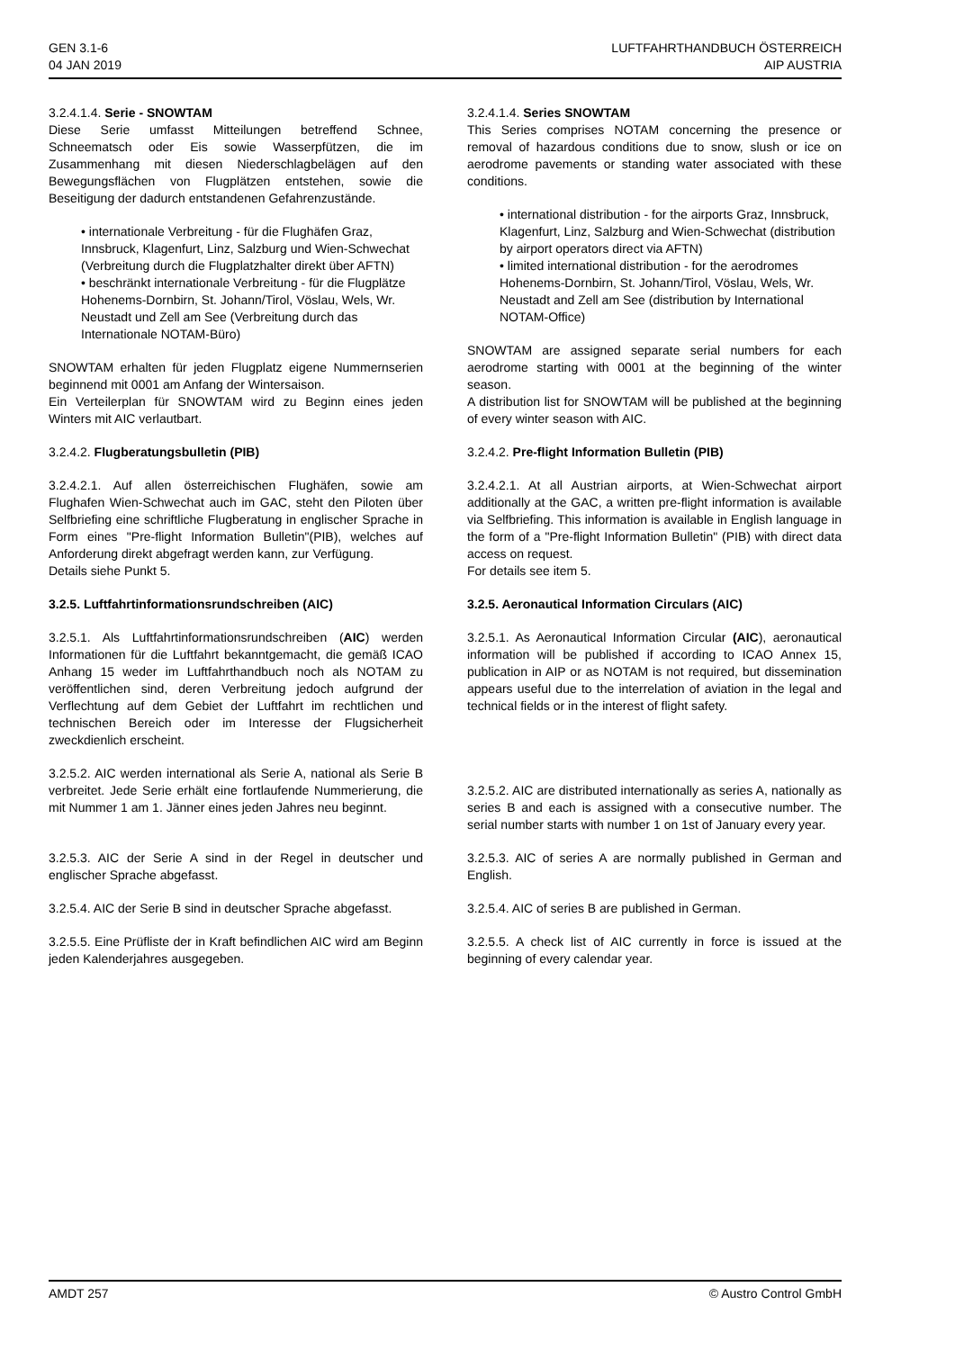GEN 3.1-6
04 JAN 2019
LUFTFAHRTHANDBUCH ÖSTERREICH
AIP AUSTRIA
3.2.4.1.4. Serie - SNOWTAM
Diese Serie umfasst Mitteilungen betreffend Schnee, Schneematsch oder Eis sowie Wasserpfützen, die im Zusammenhang mit diesen Niederschlagbelägen auf den Bewegungsflächen von Flugplätzen entstehen, sowie die Beseitigung der dadurch entstandenen Gefahrenzustände.
• internationale Verbreitung - für die Flughäfen Graz, Innsbruck, Klagenfurt, Linz, Salzburg und Wien-Schwechat (Verbreitung durch die Flugplatzhalter direkt über AFTN)
• beschränkt internationale Verbreitung - für die Flugplätze Hohenems-Dornbirn, St. Johann/Tirol, Vöslau, Wels, Wr. Neustadt und Zell am See (Verbreitung durch das Internationale NOTAM-Büro)
SNOWTAM erhalten für jeden Flugplatz eigene Nummernserien beginnend mit 0001 am Anfang der Wintersaison.
Ein Verteilerplan für SNOWTAM wird zu Beginn eines jeden Winters mit AIC verlautbart.
3.2.4.2. Flugberatungsbulletin (PIB)
3.2.4.2.1. Auf allen österreichischen Flughäfen, sowie am Flughafen Wien-Schwechat auch im GAC, steht den Piloten über Selfbriefing eine schriftliche Flugberatung in englischer Sprache in Form eines "Pre-flight Information Bulletin"(PIB), welches auf Anforderung direkt abgefragt werden kann, zur Verfügung.
Details siehe Punkt 5.
3.2.5. Luftfahrtinformationsrundschreiben (AIC)
3.2.5.1. Als Luftfahrtinformationsrundschreiben (AIC) werden Informationen für die Luftfahrt bekanntgemacht, die gemäß ICAO Anhang 15 weder im Luftfahrthandbuch noch als NOTAM zu veröffentlichen sind, deren Verbreitung jedoch aufgrund der Verflechtung auf dem Gebiet der Luftfahrt im rechtlichen und technischen Bereich oder im Interesse der Flugsicherheit zweckdienlich erscheint.
3.2.5.2. AIC werden international als Serie A, national als Serie B verbreitet. Jede Serie erhält eine fortlaufende Nummerierung, die mit Nummer 1 am 1. Jänner eines jeden Jahres neu beginnt.
3.2.5.3. AIC der Serie A sind in der Regel in deutscher und englischer Sprache abgefasst.
3.2.5.4. AIC der Serie B sind in deutscher Sprache abgefasst.
3.2.5.5. Eine Prüfliste der in Kraft befindlichen AIC wird am Beginn jeden Kalenderjahres ausgegeben.
3.2.4.1.4. Series SNOWTAM
This Series comprises NOTAM concerning the presence or removal of hazardous conditions due to snow, slush or ice on aerodrome pavements or standing water associated with these conditions.
• international distribution - for the airports Graz, Innsbruck, Klagenfurt, Linz, Salzburg and Wien-Schwechat (distribution by airport operators direct via AFTN)
• limited international distribution - for the aerodromes Hohenems-Dornbirn, St. Johann/Tirol, Vöslau, Wels, Wr. Neustadt and Zell am See (distribution by International NOTAM-Office)
SNOWTAM are assigned separate serial numbers for each aerodrome starting with 0001 at the beginning of the winter season.
A distribution list for SNOWTAM will be published at the beginning of every winter season with AIC.
3.2.4.2. Pre-flight Information Bulletin (PIB)
3.2.4.2.1. At all Austrian airports, at Wien-Schwechat airport additionally at the GAC, a written pre-flight information is available via Selfbriefing. This information is available in English language in the form of a "Pre-flight Information Bulletin" (PIB) with direct data access on request.
For details see item 5.
3.2.5. Aeronautical Information Circulars (AIC)
3.2.5.1. As Aeronautical Information Circular (AIC), aeronautical information will be published if according to ICAO Annex 15, publication in AIP or as NOTAM is not required, but dissemination appears useful due to the interrelation of aviation in the legal and technical fields or in the interest of flight safety.
3.2.5.2. AIC are distributed internationally as series A, nationally as series B and each is assigned with a consecutive number. The serial number starts with number 1 on 1st of January every year.
3.2.5.3. AIC of series A are normally published in German and English.
3.2.5.4. AIC of series B are published in German.
3.2.5.5. A check list of AIC currently in force is issued at the beginning of every calendar year.
AMDT 257 © Austro Control GmbH